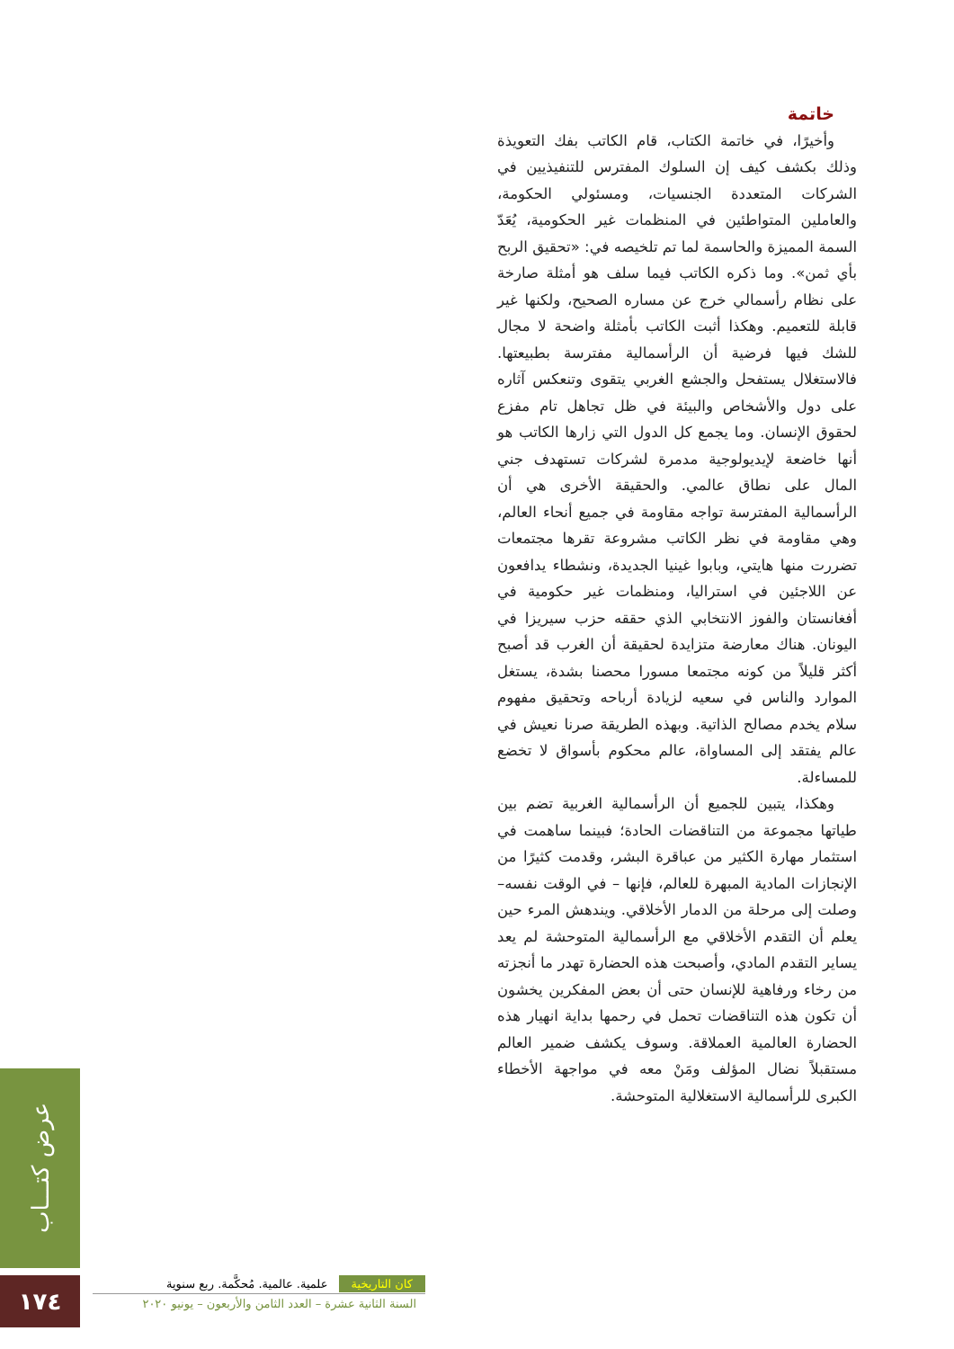خاتمة
وأخيرًا، في خاتمة الكتاب، قام الكاتب بفك التعويذة وذلك بكشف كيف إن السلوك المفترس للتنفيذيين في الشركات المتعددة الجنسيات، ومسئولي الحكومة، والعاملين المتواطئين في المنظمات غير الحكومية، يُعَدّ السمة المميزة والحاسمة لما تم تلخيصه في: «تحقيق الربح بأي ثمن». وما ذكره الكاتب فيما سلف هو أمثلة صارخة على نظام رأسمالي خرج عن مساره الصحيح، ولكنها غير قابلة للتعميم. وهكذا أثبت الكاتب بأمثلة واضحة لا مجال للشك فيها فرضية أن الرأسمالية مفترسة بطبيعتها. فالاستغلال يستفحل والجشع الغربي يتقوى وتنعكس آثاره على دول والأشخاص والبيئة في ظل تجاهل تام مفزع لحقوق الإنسان. وما يجمع كل الدول التي زارها الكاتب هو أنها خاضعة لإيديولوجية مدمرة لشركات تستهدف جني المال على نطاق عالمي. والحقيقة الأخرى هي أن الرأسمالية المفترسة تواجه مقاومة في جميع أنحاء العالم، وهي مقاومة في نظر الكاتب مشروعة تقرها مجتمعات تضررت منها هايتي، وبابوا غينيا الجديدة، ونشطاء يدافعون عن اللاجئين في استراليا، ومنظمات غير حكومية في أفغانستان والفوز الانتخابي الذي حققه حزب سيريزا في اليونان. هناك معارضة متزايدة لحقيقة أن الغرب قد أصبح أكثر قليلاً من كونه مجتمعا مسورا محصنا بشدة، يستغل الموارد والناس في سعيه لزيادة أرباحه وتحقيق مفهوم سلام يخدم مصالح الذاتية. وبهذه الطريقة صرنا نعيش في عالم يفتقد إلى المساواة، عالم محكوم بأسواق لا تخضع للمساءلة.
وهكذا، يتبين للجميع أن الرأسمالية الغربية تضم بين طياتها مجموعة من التناقضات الحادة؛ فبينما ساهمت في استثمار مهارة الكثير من عباقرة البشر، وقدمت كثيرًا من الإنجازات المادية المبهرة للعالم، فإنها – في الوقت نفسه– وصلت إلى مرحلة من الدمار الأخلاقي. ويندهش المرء حين يعلم أن التقدم الأخلاقي مع الرأسمالية المتوحشة لم يعد يساير التقدم المادي، وأصبحت هذه الحضارة تهدر ما أنجزته من رخاء ورفاهية للإنسان حتى أن بعض المفكرين يخشون أن تكون هذه التناقضات تحمل في رحمها بداية انهيار هذه الحضارة العالمية العملاقة. وسوف يكشف ضمير العالم مستقبلاً نضال المؤلف ومَنْ معه في مواجهة الأخطاء الكبرى للرأسمالية الاستغلالية المتوحشة.
عرض كتـــاب
١٧٤
كان التاريخية علمية. عالمية. مُحكَّمة. ربع سنوية
السنة الثانية عشرة – العدد الثامن والأربعون – يونيو ٢٠٢٠